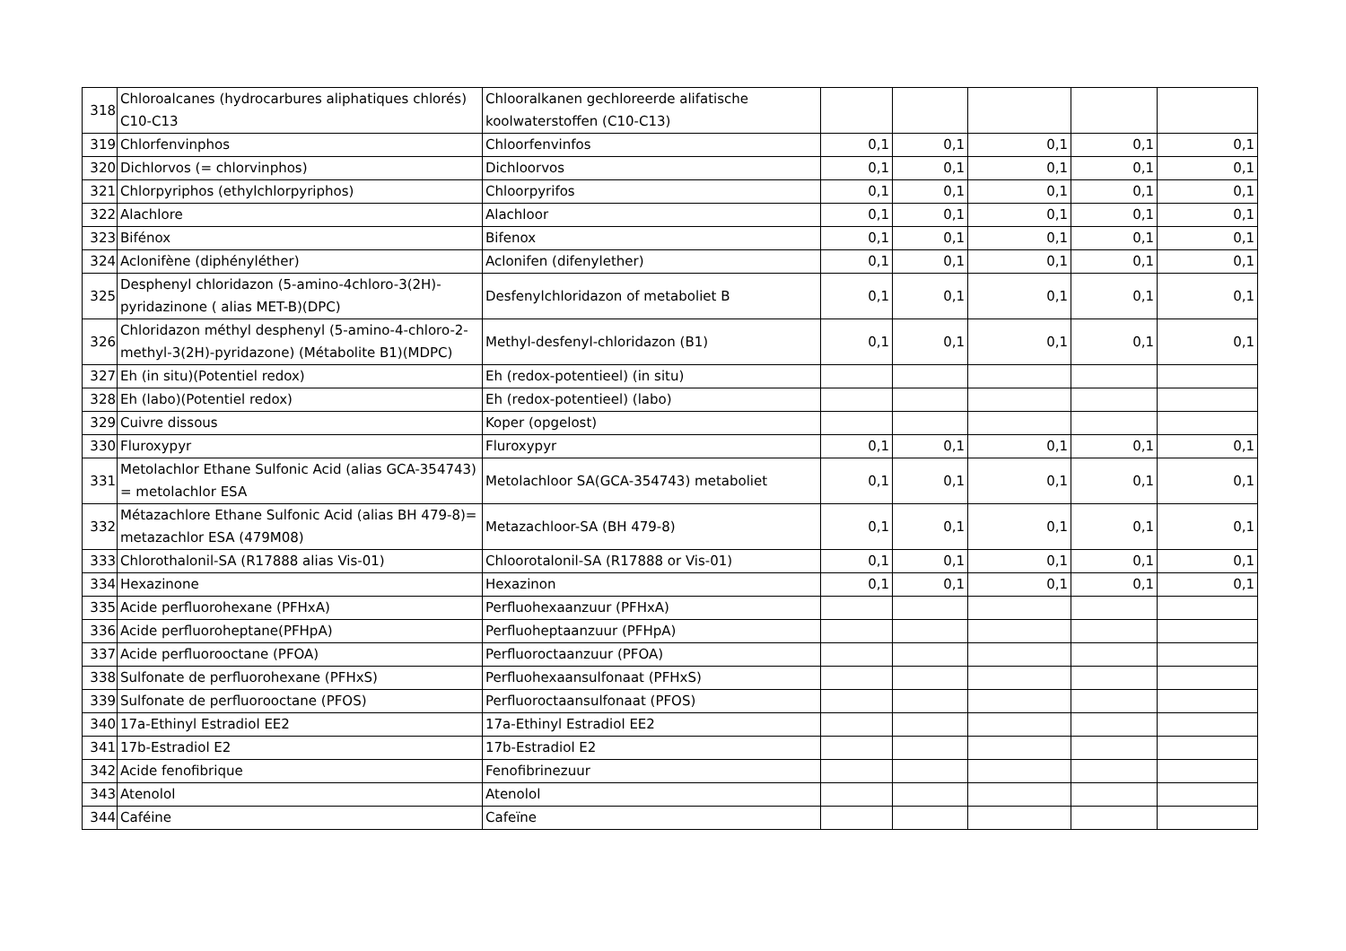| 318 | Chloroalcanes (hydrocarbures aliphatiques chlorés) C10-C13 | Chlooralkanen gechloreerde alifatische koolwaterstoffen (C10-C13) | | | | | |
| 319 | Chlorfenvinphos | Chloorfenvinfos | 0,1 | 0,1 | 0,1 | 0,1 | 0,1 |
| 320 | Dichlorvos (= chlorvinphos) | Dichloorvos | 0,1 | 0,1 | 0,1 | 0,1 | 0,1 |
| 321 | Chlorpyriphos (ethylchlorpyriphos) | Chloorpyrifos | 0,1 | 0,1 | 0,1 | 0,1 | 0,1 |
| 322 | Alachlore | Alachloor | 0,1 | 0,1 | 0,1 | 0,1 | 0,1 |
| 323 | Bifénox | Bifenox | 0,1 | 0,1 | 0,1 | 0,1 | 0,1 |
| 324 | Aclonifène (diphényléther) | Aclonifen (difenylether) | 0,1 | 0,1 | 0,1 | 0,1 | 0,1 |
| 325 | Desphenyl chloridazon (5-amino-4chloro-3(2H)-pyridazinone ( alias MET-B)(DPC) | Desfenylchloridazon of metaboliet B | 0,1 | 0,1 | 0,1 | 0,1 | 0,1 |
| 326 | Chloridazon méthyl desphenyl (5-amino-4-chloro-2-methyl-3(2H)-pyridazone) (Métabolite B1)(MDPC) | Methyl-desfenyl-chloridazon (B1) | 0,1 | 0,1 | 0,1 | 0,1 | 0,1 |
| 327 | Eh (in situ)(Potentiel redox) | Eh (redox-potentieel) (in situ) | | | | | |
| 328 | Eh (labo)(Potentiel redox) | Eh (redox-potentieel) (labo) | | | | | |
| 329 | Cuivre dissous | Koper (opgelost) | | | | | |
| 330 | Fluroxypyr | Fluroxypyr | 0,1 | 0,1 | 0,1 | 0,1 | 0,1 |
| 331 | Metolachlor Ethane Sulfonic Acid (alias GCA-354743) = metolachlor ESA | Metolachloor SA(GCA-354743) metaboliet | 0,1 | 0,1 | 0,1 | 0,1 | 0,1 |
| 332 | Métazachlore Ethane Sulfonic Acid (alias BH 479-8)= metazachlor ESA (479M08) | Metazachloor-SA (BH 479-8) | 0,1 | 0,1 | 0,1 | 0,1 | 0,1 |
| 333 | Chlorothalonil-SA (R17888 alias Vis-01) | Chloorotalonil-SA (R17888 or Vis-01) | 0,1 | 0,1 | 0,1 | 0,1 | 0,1 |
| 334 | Hexazinone | Hexazinon | 0,1 | 0,1 | 0,1 | 0,1 | 0,1 |
| 335 | Acide perfluorohexane (PFHxA) | Perfluohexaanzuur (PFHxA) | | | | | |
| 336 | Acide perfluoroheptane(PFHpA) | Perfluoheptaanzuur (PFHpA) | | | | | |
| 337 | Acide perfluorooctane (PFOA) | Perfluoroctaanzuur (PFOA) | | | | | |
| 338 | Sulfonate de perfluorohexane (PFHxS) | Perfluohexaansulfonaat (PFHxS) | | | | | |
| 339 | Sulfonate de perfluorooctane (PFOS) | Perfluoroctaansulfonaat (PFOS) | | | | | |
| 340 | 17a-Ethinyl Estradiol EE2 | 17a-Ethinyl Estradiol EE2 | | | | | |
| 341 | 17b-Estradiol E2 | 17b-Estradiol E2 | | | | | |
| 342 | Acide fenofibrique | Fenofibrinezuur | | | | | |
| 343 | Atenolol | Atenolol | | | | | |
| 344 | Caféine | Cafeïne | | | | | |